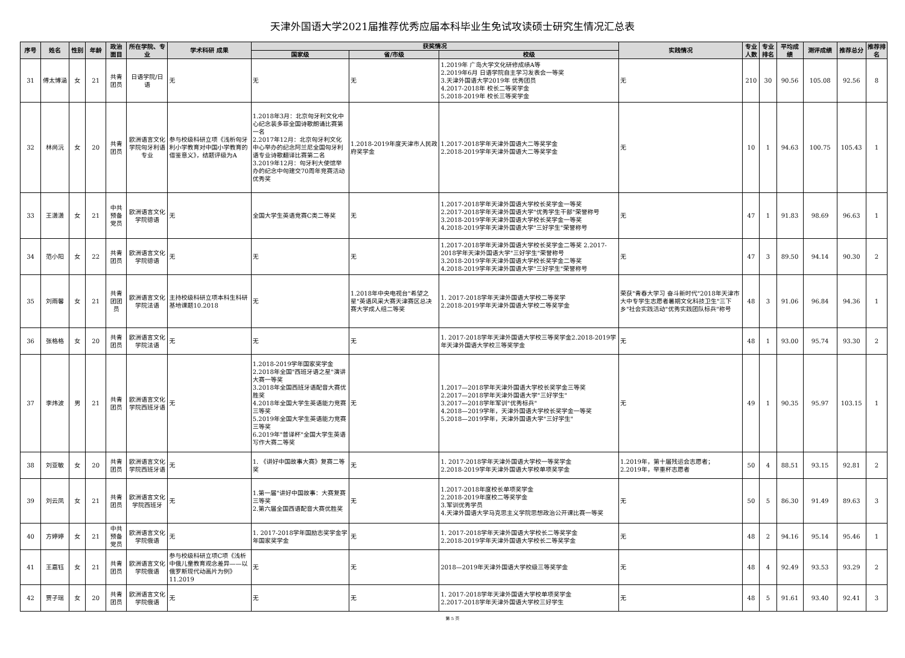天津外国语大学2021届推荐优秀应届本科毕业生免试攻读硕士研究生情况汇总表
| 序号 | 姓名 | 性别 | 年龄 | 政治面目 | 所在学院、专业 | 学术科研 成果 | 获奖情况 | | | 实践情况 | 专业人数 | 专业排名 | 平均成绩 | 测评成绩 | 推荐总分 | 推荐排名 |
| --- | --- | --- | --- | --- | --- | --- | --- | --- | --- | --- | --- | --- | --- | --- | --- | --- |
| | | | | | | | 国家级 | 省/市级 | 校级 | | | | | | | |
| 31 | 傅太博涵 | 女 | 21 | 共青团员 | 日语学院/日语 | 无 | 无 | 无 | 1.2019年 广岛大学文化研修成绩A等 2.2019年6月 日语学院自主学习发表会一等奖 3.天津外国语大学2019年 优秀团员 4.2017-2018年 校长二等奖学金 5.2018-2019年 校长三等奖学金 | 无 | 210 | 30 | 90.56 | 105.08 | 92.56 | 8 |
| 32 | 林尚沅 | 女 | 20 | 共青团员 | 欧洲语言文化学院匈牙利语专业 | 参与校级科研立项《浅析匈牙利小学教育对中国小学教育的借鉴意义》，结题评级为A | 1.2018年3月：北京匈牙利文化中心纪念裴多菲全国诗歌朗诵比赛第一名 2.2017年12月：北京匈牙利文化中心举办的纪念阿兰尼全国匈牙利语专业诗歌翻译比赛第二名 3.2019年12月：匈牙利大使馆举办的纪念中匈建交70周年竞赛活动优秀奖 | 1.2018-2019年度天津市人民政府奖学金 | 1.2017-2018学年天津外国语大二等奖学金 2.2018-2019学年天津外国语大二等奖学金 | 无 | 10 | 1 | 94.63 | 100.75 | 105.43 | 1 |
| 33 | 王潇潇 | 女 | 21 | 中共预备党员 | 欧洲语言文化学院德语 | 无 | 全国大学生英语竞赛C类二等奖 | 无 | 1.2017-2018学年天津外国语大学校长奖学金一等奖 2.2017-2018学年天津外国语大学"优秀学生干部"荣誉称号 3.2018-2019学年天津外国语大学校长奖学金一等奖 4.2018-2019学年天津外国语大学"三好学生"荣誉称号 | 无 | 47 | 1 | 91.83 | 98.69 | 96.63 | 1 |
| 34 | 范小阳 | 女 | 22 | 共青团员 | 欧洲语言文化学院德语 | 无 | 无 | 无 | 1.2017-2018学年天津外国语大学校长奖学金二等奖 2.2017-2018学年天津外国语大学"三好学生"荣誉称号 3.2018-2019学年天津外国语大学校长奖学金二等奖 4.2018-2019学年天津外国语大学"三好学生"荣誉称号 | 无 | 47 | 3 | 89.50 | 94.14 | 90.30 | 2 |
| 35 | 刘雨馨 | 女 | 21 | 共青团团员 | 欧洲语言文化学院法语 | 主持校级科研立项本科生科研基地课题10.2018 | 无 | 1.2018年中央电视台"希望之星"英语风采大赛天津赛区总决赛大学成人组二等奖 | 1. 2017-2018学年天津外国语大学校二等奖学 2.2018-2019学年天津外国语大学校二等奖学金 | 荣获"青春大学习 奋斗新时代"2018年天津市大中专学生志愿者暑期文化科技卫生"三下乡"社会实践活动"优秀实践团队标兵"称号 | 48 | 3 | 91.06 | 96.84 | 94.36 | 1 |
| 36 | 张格格 | 女 | 20 | 共青团员 | 欧洲语言文化学院法语 | 无 | 无 | 无 | 1. 2017-2018学年天津外国语大学校三等奖学金2.2018-2019学年天津外国语大学校三等奖学金 | 无 | 48 | 1 | 93.00 | 95.74 | 93.30 | 2 |
| 37 | 李炜波 | 男 | 21 | 共青团员 | 欧洲语言文化学院西班牙语 | 无 | 1.2018-2019学年国家奖学金 2.2018年全国"西班牙语之星"演讲大赛一等奖 3.2018年全国西班牙语配音大赛优胜奖 4.2018年全国大学生英语能力竞赛三等奖 5.2019年全国大学生英语能力竞赛三等奖 6.2019年"普译杯"全国大学生英语写作大赛二等奖 | 无 | 1.2017—2018学年天津外国语大学校长奖学金三等奖 2.2017—2018学年天津外国语大学"三好学生" 3.2017—2018学年军训"优秀标兵" 4.2018—2019学年，天津外国语大学校长奖学金一等奖 5.2018—2019学年，天津外国语大学"三好学生" | 无 | 49 | 1 | 90.35 | 95.97 | 103.15 | 1 |
| 38 | 刘亚敏 | 女 | 20 | 共青团员 | 欧洲语言文化学院西班牙语 | 无 | 1. 《讲好中国故事大赛》复赛二等奖 | 无 | 1. 2017-2018学年天津外国语大学校一等奖学金 2.2018-2019学年天津外国语大学校单项奖学金 | 1.2019年，第十届残运会志愿者； 2.2019年，举重杯志愿者 | 50 | 4 | 88.51 | 93.15 | 92.81 | 2 |
| 39 | 刘云凤 | 女 | 21 | 共青团员 | 欧洲语言文化学院西班牙 | 无 | 1.第一届"讲好中国故事：大赛复赛三等奖 2.第六届全国西语配音大赛优胜奖 | 无 | 1.2017-2018年度校长单项奖学金 2.2018-2019年度校二等奖学金 3.军训优秀学员 4.天津外国语大学马克思主义学院思想政治公开课比赛一等奖 | 无 | 50 | 5 | 86.30 | 91.49 | 89.63 | 3 |
| 40 | 方婷婷 | 女 | 21 | 中共预备党员 | 欧洲语言文化学院俄语 | 无 | 1. 2017-2018学年国励志奖学金学年国家奖学金 | 无 | 1. 2017-2018学年天津外国语大学校长二等奖学金 2.2018-2019学年天津外国语大学校长二等奖学金 | 无 | 48 | 2 | 94.16 | 95.14 | 95.46 | 1 |
| 41 | 王嘉钰 | 女 | 21 | 共青团员 | 欧洲语言文化学院俄语 | 参与校级科研立项C项《浅析中俄儿童教育观念差异——以俄罗斯现代动画片为例》11.2019 | 无 | 无 | 2018—2019年天津外国语大学校级三等奖学金 | 无 | 48 | 4 | 92.49 | 93.53 | 93.29 | 2 |
| 42 | 贾子瑶 | 女 | 20 | 共青团员 | 欧洲语言文化学院俄语 | 无 | 无 | 无 | 1. 2017-2018学年天津外国语大学校单项奖学金 2.2017-2018学年天津外国语大学校三好学生 | 无 | 48 | 5 | 91.61 | 93.40 | 92.41 | 3 |
第 5 页